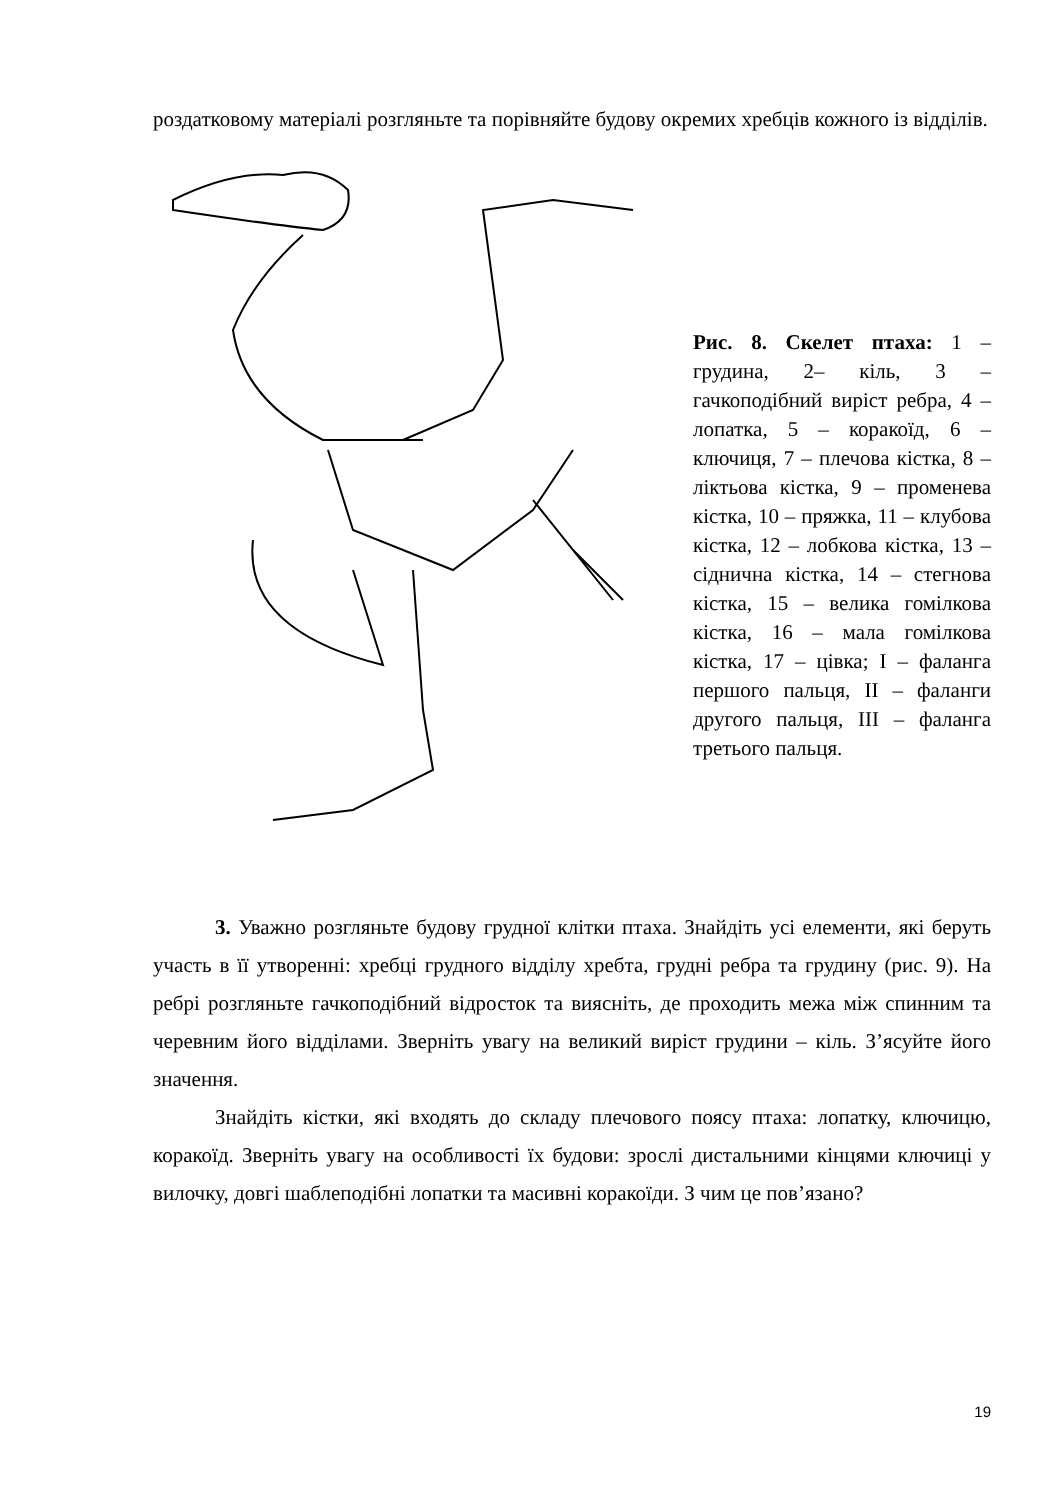роздатковому матеріалі розгляньте та порівняйте будову окремих хребців кожного із відділів.
Рис. 8. Скелет птаха: 1 – грудина, 2– кіль, 3 – гачкоподібний виріст ребра, 4 – лопатка, 5 – коракоїд, 6 – ключиця, 7 – плечова кістка, 8 – ліктьова кістка, 9 – променева кістка, 10 – пряжка, 11 – клубова кістка, 12 – лобкова кістка, 13 – сіднична кістка, 14 – стегнова кістка, 15 – велика гомілкова кістка, 16 – мала гомілкова кістка, 17 – цівка; I – фаланга першого пальця, II – фаланги другого пальця, III – фаланга третього пальця.
3. Уважно розгляньте будову грудної клітки птаха. Знайдіть усі елементи, які беруть участь в її утворенні: хребці грудного відділу хребта, грудні ребра та грудину (рис. 9). На ребрі розгляньте гачкоподібний відросток та виясніть, де проходить межа між спинним та черевним його відділами. Зверніть увагу на великий виріст грудини – кіль. З’ясуйте його значення.
Знайдіть кістки, які входять до складу плечового поясу птаха: лопатку, ключицю, коракоїд. Зверніть увагу на особливості їх будови: зрослі дистальними кінцями ключиці у вилочку, довгі шаблеподібні лопатки та масивні коракоїди. З чим це пов’язано?
19